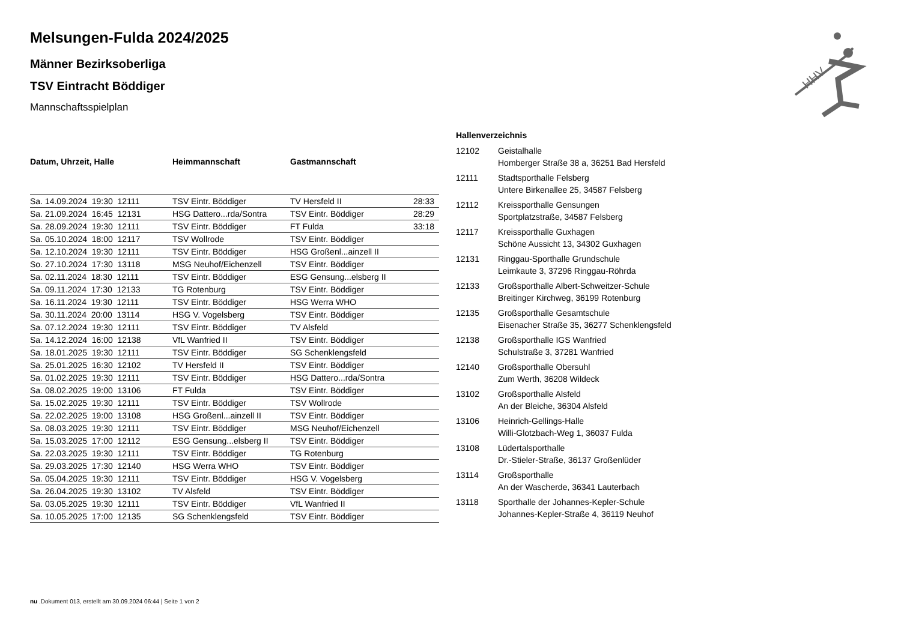HHV
Melsungen-Fulda 2024/2025
Männer Bezirksoberliga
TSV Eintracht Böddiger
Mannschaftsspielplan
| Datum, Uhrzeit, Halle | Heimmannschaft | Gastmannschaft | |
| --- | --- | --- | --- |
| Sa. 14.09.2024 19:30 12111 | TSV Eintr. Böddiger | TV Hersfeld II | 28:33 |
| Sa. 21.09.2024 16:45 12131 | HSG Dattero...rda/Sontra | TSV Eintr. Böddiger | 28:29 |
| Sa. 28.09.2024 19:30 12111 | TSV Eintr. Böddiger | FT Fulda | 33:18 |
| Sa. 05.10.2024 18:00 12117 | TSV Wollrode | TSV Eintr. Böddiger | |
| Sa. 12.10.2024 19:30 12111 | TSV Eintr. Böddiger | HSG Großenl...ainzell II | |
| So. 27.10.2024 17:30 13118 | MSG Neuhof/Eichenzell | TSV Eintr. Böddiger | |
| Sa. 02.11.2024 18:30 12111 | TSV Eintr. Böddiger | ESG Gensung...elsberg II | |
| Sa. 09.11.2024 17:30 12133 | TG Rotenburg | TSV Eintr. Böddiger | |
| Sa. 16.11.2024 19:30 12111 | TSV Eintr. Böddiger | HSG Werra WHO | |
| Sa. 30.11.2024 20:00 13114 | HSG V. Vogelsberg | TSV Eintr. Böddiger | |
| Sa. 07.12.2024 19:30 12111 | TSV Eintr. Böddiger | TV Alsfeld | |
| Sa. 14.12.2024 16:00 12138 | VfL Wanfried II | TSV Eintr. Böddiger | |
| Sa. 18.01.2025 19:30 12111 | TSV Eintr. Böddiger | SG Schenklengsfeld | |
| Sa. 25.01.2025 16:30 12102 | TV Hersfeld II | TSV Eintr. Böddiger | |
| Sa. 01.02.2025 19:30 12111 | TSV Eintr. Böddiger | HSG Dattero...rda/Sontra | |
| Sa. 08.02.2025 19:00 13106 | FT Fulda | TSV Eintr. Böddiger | |
| Sa. 15.02.2025 19:30 12111 | TSV Eintr. Böddiger | TSV Wollrode | |
| Sa. 22.02.2025 19:00 13108 | HSG Großenl...ainzell II | TSV Eintr. Böddiger | |
| Sa. 08.03.2025 19:30 12111 | TSV Eintr. Böddiger | MSG Neuhof/Eichenzell | |
| Sa. 15.03.2025 17:00 12112 | ESG Gensung...elsberg II | TSV Eintr. Böddiger | |
| Sa. 22.03.2025 19:30 12111 | TSV Eintr. Böddiger | TG Rotenburg | |
| Sa. 29.03.2025 17:30 12140 | HSG Werra WHO | TSV Eintr. Böddiger | |
| Sa. 05.04.2025 19:30 12111 | TSV Eintr. Böddiger | HSG V. Vogelsberg | |
| Sa. 26.04.2025 19:30 13102 | TV Alsfeld | TSV Eintr. Böddiger | |
| Sa. 03.05.2025 19:30 12111 | TSV Eintr. Böddiger | VfL Wanfried II | |
| Sa. 10.05.2025 17:00 12135 | SG Schenklengsfeld | TSV Eintr. Böddiger | |
Hallenverzeichnis
| 12102 | Geistalhalle Homberger Straße 38 a, 36251 Bad Hersfeld |
| 12111 | Stadtsporthalle Felsberg Untere Birkenallee 25, 34587 Felsberg |
| 12112 | Kreissporthalle Gensungen Sportplatzstraße, 34587 Felsberg |
| 12117 | Kreissporthalle Guxhagen Schöne Aussicht 13, 34302 Guxhagen |
| 12131 | Ringgau-Sporthalle Grundschule Leimkaute 3, 37296 Ringgau-Röhrda |
| 12133 | Großsporthalle Albert-Schweitzer-Schule Breitinger Kirchweg, 36199 Rotenburg |
| 12135 | Großsporthalle Gesamtschule Eisenacher Straße 35, 36277 Schenklengsfeld |
| 12138 | Großsporthalle IGS Wanfried Schulstraße 3, 37281 Wanfried |
| 12140 | Großsporthalle Obersuhl Zum Werth, 36208 Wildeck |
| 13102 | Großsporthalle Alsfeld An der Bleiche, 36304 Alsfeld |
| 13106 | Heinrich-Gellings-Halle Willi-Glotzbach-Weg 1, 36037 Fulda |
| 13108 | Lüdertalsporthalle Dr.-Stieler-Straße, 36137 Großenlüder |
| 13114 | Großsporthalle An der Wascherde, 36341 Lauterbach |
| 13118 | Sporthalle der Johannes-Kepler-Schule Johannes-Kepler-Straße 4, 36119 Neuhof |
nu .Dokument 013, erstellt am 30.09.2024 06:44 | Seite 1 von 2